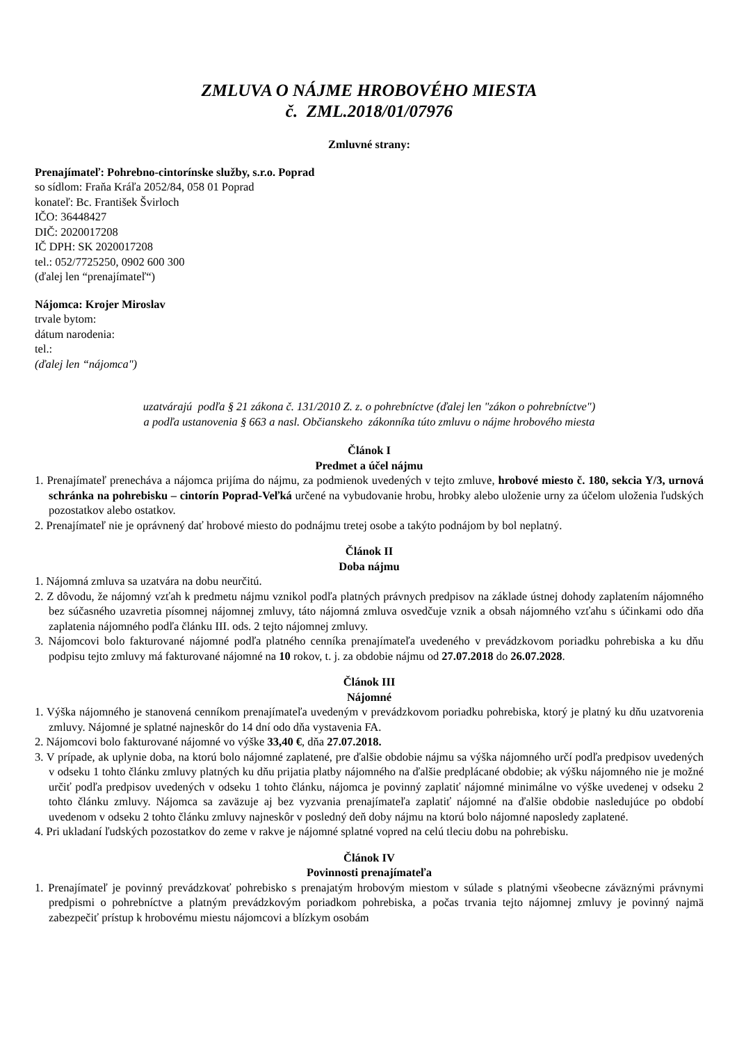ZMLUVA O NÁJME HROBOVÉHO MIESTA
č. ZML.2018/01/07976
Zmluvné strany:
Prenajímateľ: Pohrebno-cintorínske služby, s.r.o. Poprad
so sídlom: Fraňa Kráľa 2052/84, 058 01 Poprad
konateľ: Bc. František Švirloch
IČO: 36448427
DIČ: 2020017208
IČ DPH: SK 2020017208
tel.: 052/7725250, 0902 600 300
(ďalej len “prenajímateľ“)
Nájomca: Krojer Miroslav
trvale bytom:
dátum narodenia:
tel.:
(ďalej len “nájomca")
uzatvárajú podľa § 21 zákona č. 131/2010 Z. z. o pohrebníctve (ďalej len "zákon o pohrebníctve")
a podľa ustanovenia § 663 a nasl. Občianskeho zákonníka túto zmluvu o nájme hrobového miesta
Článok I
Predmet a účel nájmu
1. Prenajímateľ prenecháva a nájomca prijíma do nájmu, za podmienok uvedených v tejto zmluve, hrobové miesto č. 180, sekcia Y/3, urnová schránka na pohrebisku – cintorín Poprad-Veľká určené na vybudovanie hrobu, hrobky alebo uloženie urny za účelom uloženia ľudských pozostatkov alebo ostatkov.
2. Prenajímateľ nie je oprávnený dať hrobové miesto do podnájmu tretej osobe a takýto podnájom by bol neplatný.
Článok II
Doba nájmu
1. Nájomná zmluva sa uzatvára na dobu neurčitú.
2. Z dôvodu, že nájomný vzťah k predmetu nájmu vznikol podľa platných právnych predpisov na základe ústnej dohody zaplatením nájomného bez súčasného uzavretia písomnej nájomnej zmluvy, táto nájomná zmluva osvedčuje vznik a obsah nájomného vzťahu s účinkami odo dňa zaplatenia nájomného podľa článku III. ods. 2 tejto nájomnej zmluvy.
3. Nájomcovi bolo fakturované nájomné podľa platného cenníka prenajímateľa uvedeného v prevádzkovom poriadku pohrebiska a ku dňu podpisu tejto zmluvy má fakturované nájomné na 10 rokov, t. j. za obdobie nájmu od 27.07.2018 do 26.07.2028.
Článok III
Nájomné
1. Výška nájomného je stanovená cenníkom prenajímateľa uvedeným v prevádzkovom poriadku pohrebiska, ktorý je platný ku dňu uzatvorenia zmluvy. Nájomné je splatné najneskôr do 14 dní odo dňa vystavenia FA.
2. Nájomcovi bolo fakturované nájomné vo výške 33,40 €, dňa 27.07.2018.
3. V prípade, ak uplynie doba, na ktorú bolo nájomné zaplatené, pre ďalšie obdobie nájmu sa výška nájomného určí podľa predpisov uvedených v odseku 1 tohto článku zmluvy platných ku dňu prijatia platby nájomného na ďalšie predplácané obdobie; ak výšku nájomného nie je možné určiť podľa predpisov uvedených v odseku 1 tohto článku, nájomca je povinný zaplatiť nájomné minimálne vo výške uvedenej v odseku 2 tohto článku zmluvy. Nájomca sa zaväzuje aj bez vyzvania prenajímateľa zaplatiť nájomné na ďalšie obdobie nasledujúce po období uvedenom v odseku 2 tohto článku zmluvy najneskôr v posledný deň doby nájmu na ktorú bolo nájomné naposledy zaplatené.
4. Pri ukladaní ľudských pozostatkov do zeme v rakve je nájomné splatné vopred na celú tleciu dobu na pohrebisku.
Článok IV
Povinnosti prenajímateľa
1. Prenajímateľ je povinný prevádzkovať pohrebisko s prenajatým hrobovým miestom v súlade s platnými všeobecne záväznými právnymi predpismi o pohrebníctve a platným prevádzkovým poriadkom pohrebiska, a počas trvania tejto nájomnej zmluvy je povinný najmä zabezpečiť prístup k hrobovému miestu nájomcovi a blízkym osobám